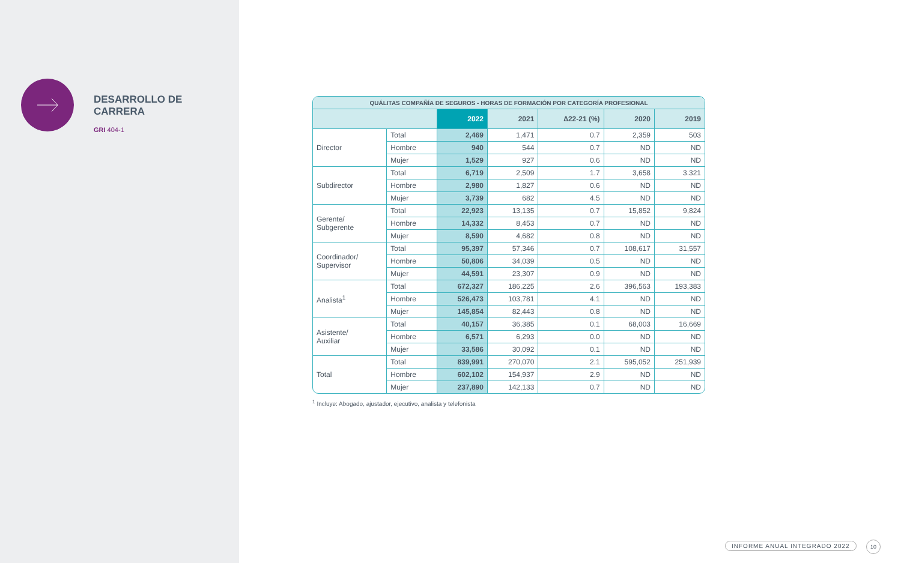DESARROLLO DE
CARRERA
GRI 404-1
| QUÁLITAS COMPAÑÍA DE SEGUROS - HORAS DE FORMACIÓN POR CATEGORÍA PROFESIONAL | | | | | | |
| --- | --- | --- | --- | --- | --- | --- |
| | | 2022 | 2021 | ∆22-21 (%) | 2020 | 2019 |
| Director | Total | 2,469 | 1,471 | 0.7 | 2,359 | 503 |
| | Hombre | 940 | 544 | 0.7 | ND | ND |
| | Mujer | 1,529 | 927 | 0.6 | ND | ND |
| Subdirector | Total | 6,719 | 2,509 | 1.7 | 3,658 | 3.321 |
| | Hombre | 2,980 | 1,827 | 0.6 | ND | ND |
| | Mujer | 3,739 | 682 | 4.5 | ND | ND |
| Gerente/ Subgerente | Total | 22,923 | 13,135 | 0.7 | 15,852 | 9,824 |
| | Hombre | 14,332 | 8,453 | 0.7 | ND | ND |
| | Mujer | 8,590 | 4,682 | 0.8 | ND | ND |
| Coordinador/ Supervisor | Total | 95,397 | 57,346 | 0.7 | 108,617 | 31,557 |
| | Hombre | 50,806 | 34,039 | 0.5 | ND | ND |
| | Mujer | 44,591 | 23,307 | 0.9 | ND | ND |
| Analista<sup>1</sup> | Total | 672,327 | 186,225 | 2.6 | 396,563 | 193,383 |
| | Hombre | 526,473 | 103,781 | 4.1 | ND | ND |
| | Mujer | 145,854 | 82,443 | 0.8 | ND | ND |
| Asistente/ Auxiliar | Total | 40,157 | 36,385 | 0.1 | 68,003 | 16,669 |
| | Hombre | 6,571 | 6,293 | 0.0 | ND | ND |
| | Mujer | 33,586 | 30,092 | 0.1 | ND | ND |
| Total | Total | 839,991 | 270,070 | 2.1 | 595,052 | 251,939 |
| | Hombre | 602,102 | 154,937 | 2.9 | ND | ND |
| | Mujer | 237,890 | 142,133 | 0.7 | ND | ND |
<sup>1</sup> Incluye: Abogado, ajustador, ejecutivo, analista y telefonista
INFORME ANUAL INTEGRADO 2022 10